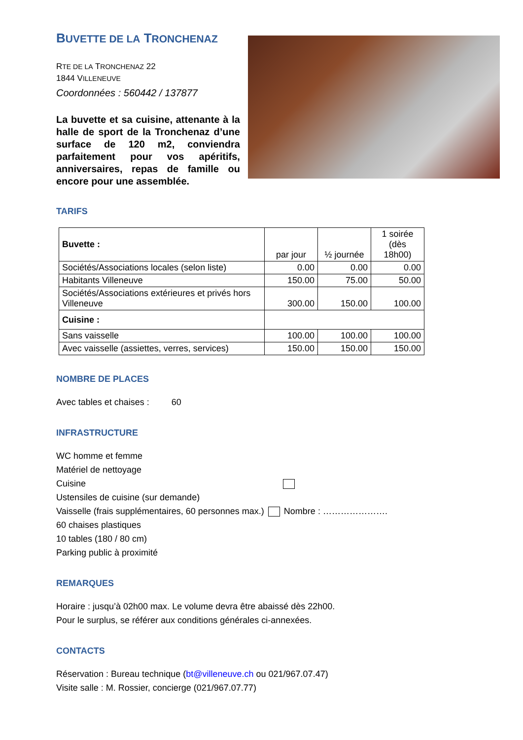BUVETTE DE LA TRONCHENAZ
RTE DE LA TRONCHENAZ 22
1844 VILLENEUVE
Coordonnées : 560442 / 137877
La buvette et sa cuisine, attenante à la halle de sport de la Tronchenaz d’une surface de 120 m2, conviendra parfaitement pour vos apéritifs, anniversaires, repas de famille ou encore pour une assemblée.
TARIFS
| Buvette : | par jour | ½ journée | 1 soirée (dès 18h00) |
| Sociétés/Associations locales (selon liste) | 0.00 | 0.00 | 0.00 |
| Habitants Villeneuve | 150.00 | 75.00 | 50.00 |
| Sociétés/Associations extérieures et privés hors Villeneuve | 300.00 | 150.00 | 100.00 |
| Cuisine : | | | |
| Sans vaisselle | 100.00 | 100.00 | 100.00 |
| Avec vaisselle (assiettes, verres, services) | 150.00 | 150.00 | 150.00 |
NOMBRE DE PLACES
Avec tables et chaises : 60
INFRASTRUCTURE
WC homme et femme
Matériel de nettoyage
Cuisine
Ustensiles de cuisine (sur demande)
Vaisselle (frais supplémentaires, 60 personnes max.) Nombre : ………………….
60 chaises plastiques
10 tables (180 / 80 cm)
Parking public à proximité
REMARQUES
Horaire : jusqu’à 02h00 max. Le volume devra être abaissé dès 22h00.
Pour le surplus, se référer aux conditions générales ci-annexées.
CONTACTS
Réservation : Bureau technique (bt@villeneuve.ch ou 021/967.07.47)
Visite salle : M. Rossier, concierge (021/967.07.77)